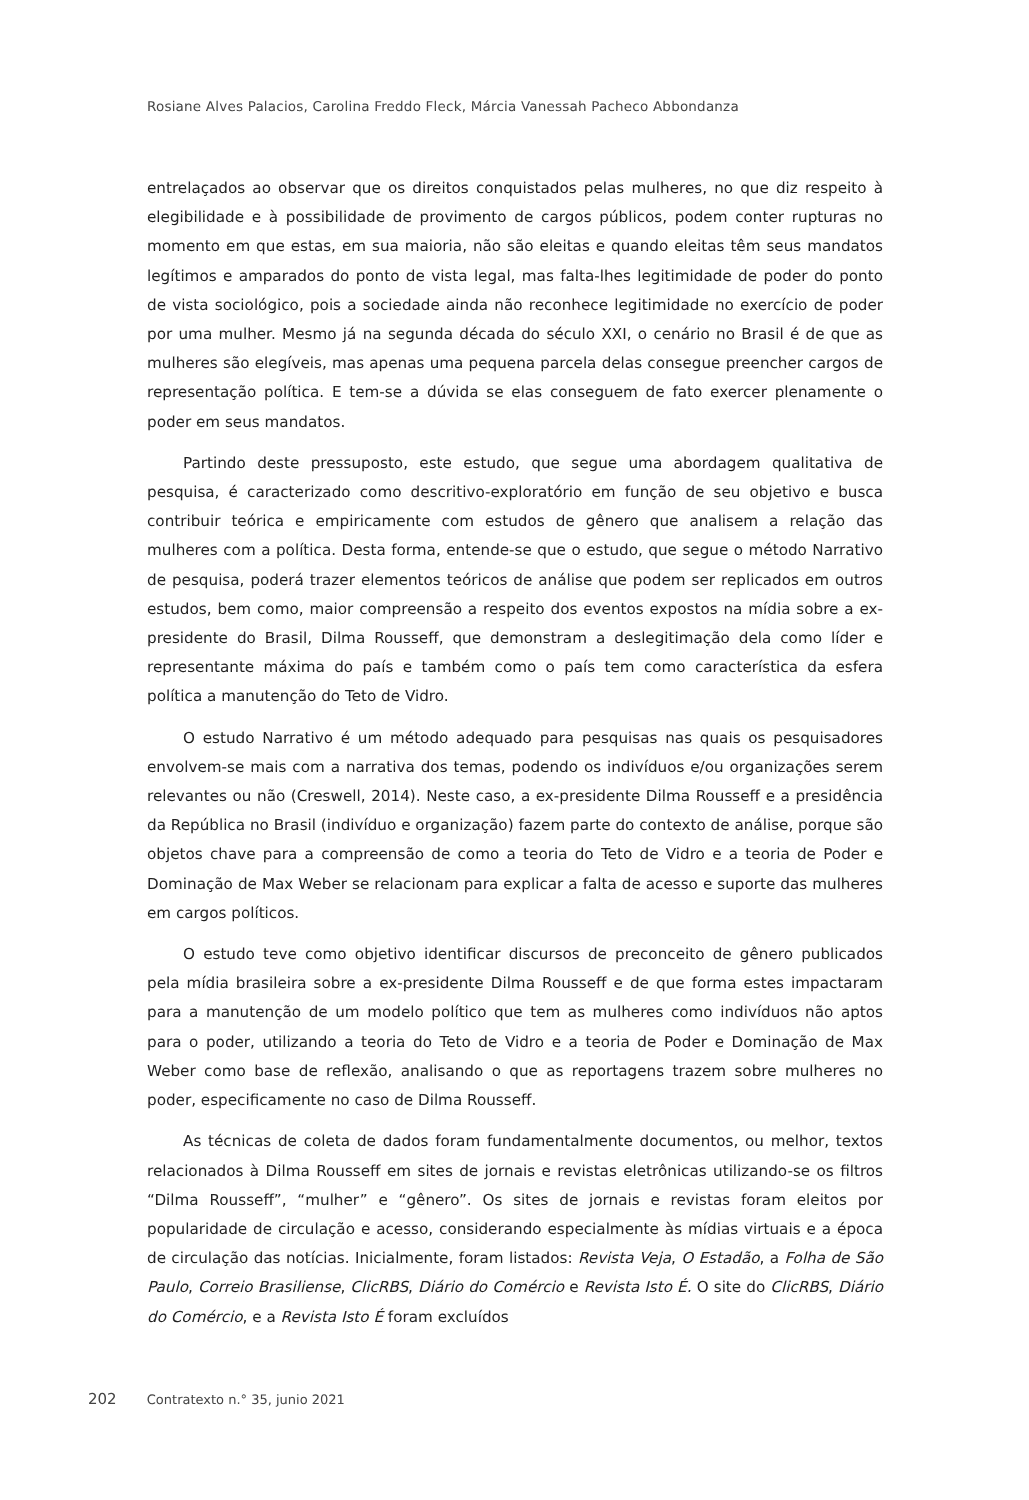Rosiane Alves Palacios, Carolina Freddo Fleck, Márcia Vanessah Pacheco Abbondanza
entrelaçados ao observar que os direitos conquistados pelas mulheres, no que diz respeito à elegibilidade e à possibilidade de provimento de cargos públicos, podem conter rupturas no momento em que estas, em sua maioria, não são eleitas e quando eleitas têm seus mandatos legítimos e amparados do ponto de vista legal, mas falta-lhes legitimidade de poder do ponto de vista sociológico, pois a sociedade ainda não reconhece legitimidade no exercício de poder por uma mulher. Mesmo já na segunda década do século XXI, o cenário no Brasil é de que as mulheres são elegíveis, mas apenas uma pequena parcela delas consegue preencher cargos de representação política. E tem-se a dúvida se elas conseguem de fato exercer plenamente o poder em seus mandatos.
Partindo deste pressuposto, este estudo, que segue uma abordagem qualitativa de pesquisa, é caracterizado como descritivo-exploratório em função de seu objetivo e busca contribuir teórica e empiricamente com estudos de gênero que analisem a relação das mulheres com a política. Desta forma, entende-se que o estudo, que segue o método Narrativo de pesquisa, poderá trazer elementos teóricos de análise que podem ser replicados em outros estudos, bem como, maior compreensão a respeito dos eventos expostos na mídia sobre a ex-presidente do Brasil, Dilma Rousseff, que demonstram a deslegitimação dela como líder e representante máxima do país e também como o país tem como característica da esfera política a manutenção do Teto de Vidro.
O estudo Narrativo é um método adequado para pesquisas nas quais os pesquisadores envolvem-se mais com a narrativa dos temas, podendo os indivíduos e/ou organizações serem relevantes ou não (Creswell, 2014). Neste caso, a ex-presidente Dilma Rousseff e a presidência da República no Brasil (indivíduo e organização) fazem parte do contexto de análise, porque são objetos chave para a compreensão de como a teoria do Teto de Vidro e a teoria de Poder e Dominação de Max Weber se relacionam para explicar a falta de acesso e suporte das mulheres em cargos políticos.
O estudo teve como objetivo identificar discursos de preconceito de gênero publicados pela mídia brasileira sobre a ex-presidente Dilma Rousseff e de que forma estes impactaram para a manutenção de um modelo político que tem as mulheres como indivíduos não aptos para o poder, utilizando a teoria do Teto de Vidro e a teoria de Poder e Dominação de Max Weber como base de reflexão, analisando o que as reportagens trazem sobre mulheres no poder, especificamente no caso de Dilma Rousseff.
As técnicas de coleta de dados foram fundamentalmente documentos, ou melhor, textos relacionados à Dilma Rousseff em sites de jornais e revistas eletrônicas utilizando-se os filtros “Dilma Rousseff”, “mulher” e “gênero”. Os sites de jornais e revistas foram eleitos por popularidade de circulação e acesso, considerando especialmente às mídias virtuais e a época de circulação das notícias. Inicialmente, foram listados: Revista Veja, O Estadão, a Folha de São Paulo, Correio Brasiliense, ClicRBS, Diário do Comércio e Revista Isto É. O site do ClicRBS, Diário do Comércio, e a Revista Isto É foram excluídos
202 Contratexto n.° 35, junio 2021